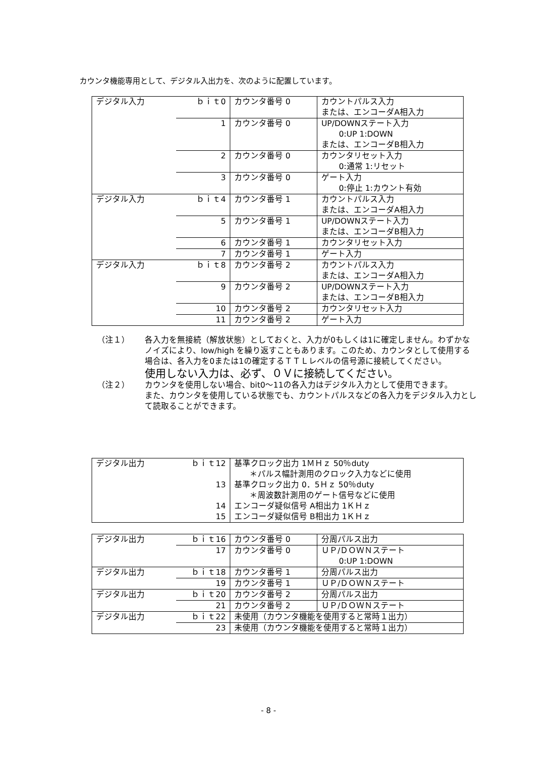カウンタ機能専用として、デジタル入出力を、次のように配置しています。
| デジタル入力 | ｂｉｔ0 | カウンタ番号 0 | カウントパルス入力 または、エンコーダA相入力 |
| | 1 | カウンタ番号 0 | UP/DOWNステート入力 0:UP 1:DOWN または、エンコーダB相入力 |
| | 2 | カウンタ番号 0 | カウンタリセット入力 0:通常 1:リセット |
| | 3 | カウンタ番号 0 | ゲート入力 0:停止 1:カウント有効 |
| デジタル入力 | ｂｉｔ4 | カウンタ番号 1 | カウントパルス入力 または、エンコーダA相入力 |
| | 5 | カウンタ番号 1 | UP/DOWNステート入力 または、エンコーダB相入力 |
| | 6 | カウンタ番号 1 | カウンタリセット入力 |
| | 7 | カウンタ番号 1 | ゲート入力 |
| デジタル入力 | ｂｉｔ8 | カウンタ番号 2 | カウントパルス入力 または、エンコーダA相入力 |
| | 9 | カウンタ番号 2 | UP/DOWNステート入力 または、エンコーダB相入力 |
| | 10 | カウンタ番号 2 | カウンタリセット入力 |
| | 11 | カウンタ番号 2 | ゲート入力 |
（注１） 各入力を無接続（解放状態）としておくと、入力が0もしくは1に確定しません。わずかなノイズにより、low/high を繰り返すこともあります。このため、カウンタとして使用する場合は、各入力を0または1の確定するＴＴＬレベルの信号源に接続してください。
使用しない入力は、必ず、０Ｖに接続してください。
（注２） カウンタを使用しない場合、bit0〜11の各入力はデジタル入力として使用できます。
また、カウンタを使用している状態でも、カウントパルスなどの各入力をデジタル入力として読取ることができます。
| デジタル出力 | ｂｉｔ12 | 基準クロック出力 1ＭＨｚ 50％duty ＊パルス幅計測用のクロック入力などに使用 |
| | 13 | 基準クロック出力 0．5Ｈｚ 50％duty ＊周波数計測用のゲート信号などに使用 |
| | 14 | エンコーダ疑似信号 A相出力 1ＫＨｚ |
| | 15 | エンコーダ疑似信号 B相出力 1ＫＨｚ |
| デジタル出力 | ｂｉｔ16 | カウンタ番号 0 | 分周パルス出力 |
| | 17 | カウンタ番号 0 | ＵＰ/ＤＯＷＮステート 0:UP 1:DOWN |
| デジタル出力 | ｂｉｔ18 | カウンタ番号 1 | 分周パルス出力 |
| | 19 | カウンタ番号 1 | ＵＰ/ＤＯＷＮステート |
| デジタル出力 | ｂｉｔ20 | カウンタ番号 2 | 分周パルス出力 |
| | 21 | カウンタ番号 2 | ＵＰ/ＤＯＷＮステート |
| デジタル出力 | ｂｉｔ22 | 未使用（カウンタ機能を使用すると常時１出力） | |
| | 23 | 未使用（カウンタ機能を使用すると常時１出力） | |
- 8 -